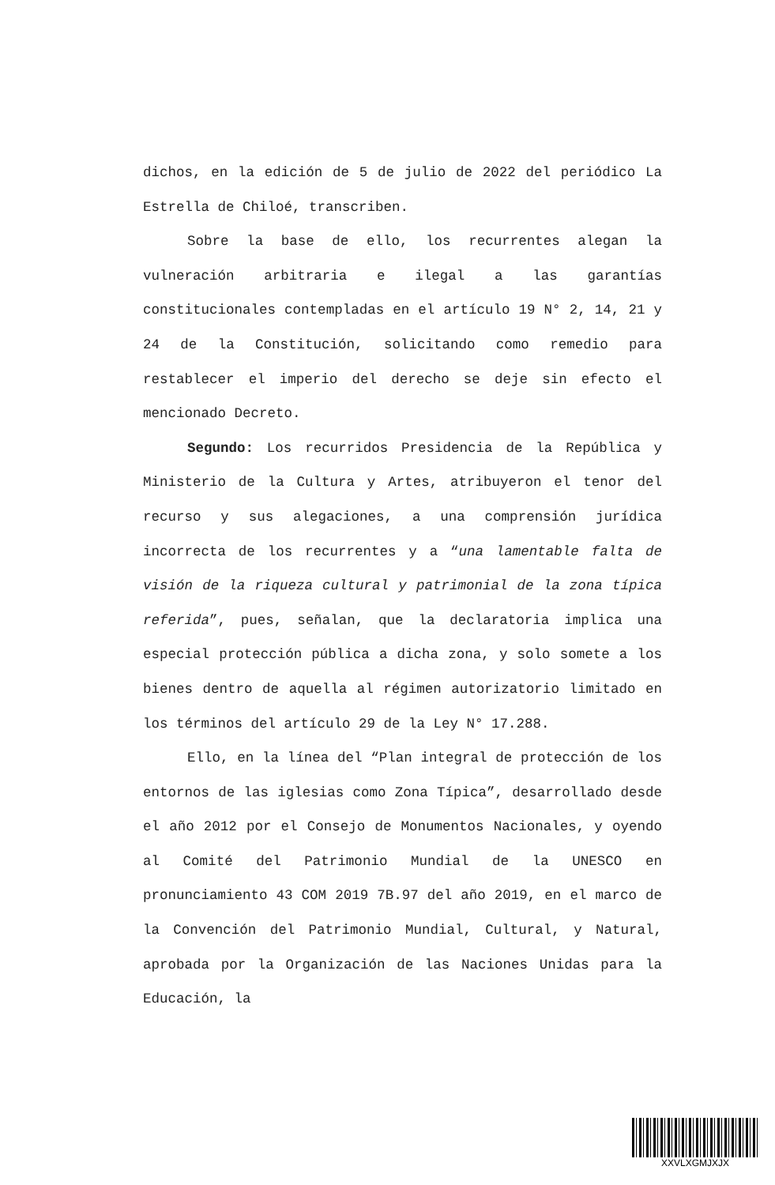dichos, en la edición de 5 de julio de 2022 del periódico La Estrella de Chiloé, transcriben.
Sobre la base de ello, los recurrentes alegan la vulneración arbitraria e ilegal a las garantías constitucionales contempladas en el artículo 19 N° 2, 14, 21 y 24 de la Constitución, solicitando como remedio para restablecer el imperio del derecho se deje sin efecto el mencionado Decreto.
Segundo: Los recurridos Presidencia de la República y Ministerio de la Cultura y Artes, atribuyeron el tenor del recurso y sus alegaciones, a una comprensión jurídica incorrecta de los recurrentes y a “una lamentable falta de visión de la riqueza cultural y patrimonial de la zona típica referida”, pues, señalan, que la declaratoria implica una especial protección pública a dicha zona, y solo somete a los bienes dentro de aquella al régimen autorizatorio limitado en los términos del artículo 29 de la Ley N° 17.288.
Ello, en la línea del “Plan integral de protección de los entornos de las iglesias como Zona Típica”, desarrollado desde el año 2012 por el Consejo de Monumentos Nacionales, y oyendo al Comité del Patrimonio Mundial de la UNESCO en pronunciamiento 43 COM 2019 7B.97 del año 2019, en el marco de la Convención del Patrimonio Mundial, Cultural, y Natural, aprobada por la Organización de las Naciones Unidas para la Educación, la
XXVLXGMJXJX